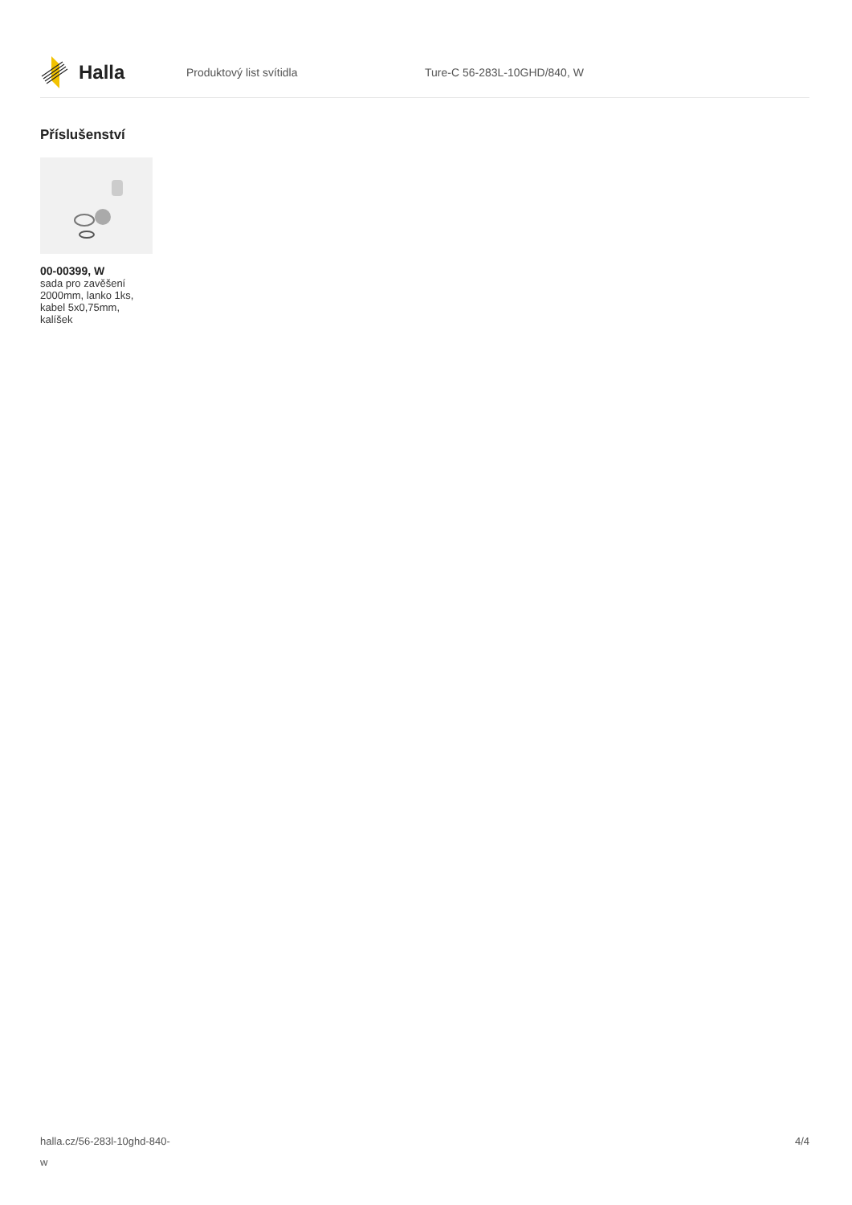Halla
Produktový list svítidla Ture-C 56-283L-10GHD/840, W
Příslušenství
00-00399, W
sada pro zavěšení 2000mm, lanko 1ks, kabel 5x0,75mm, kalíšek
halla.cz/56-283l-10ghd-840-
w
4/4